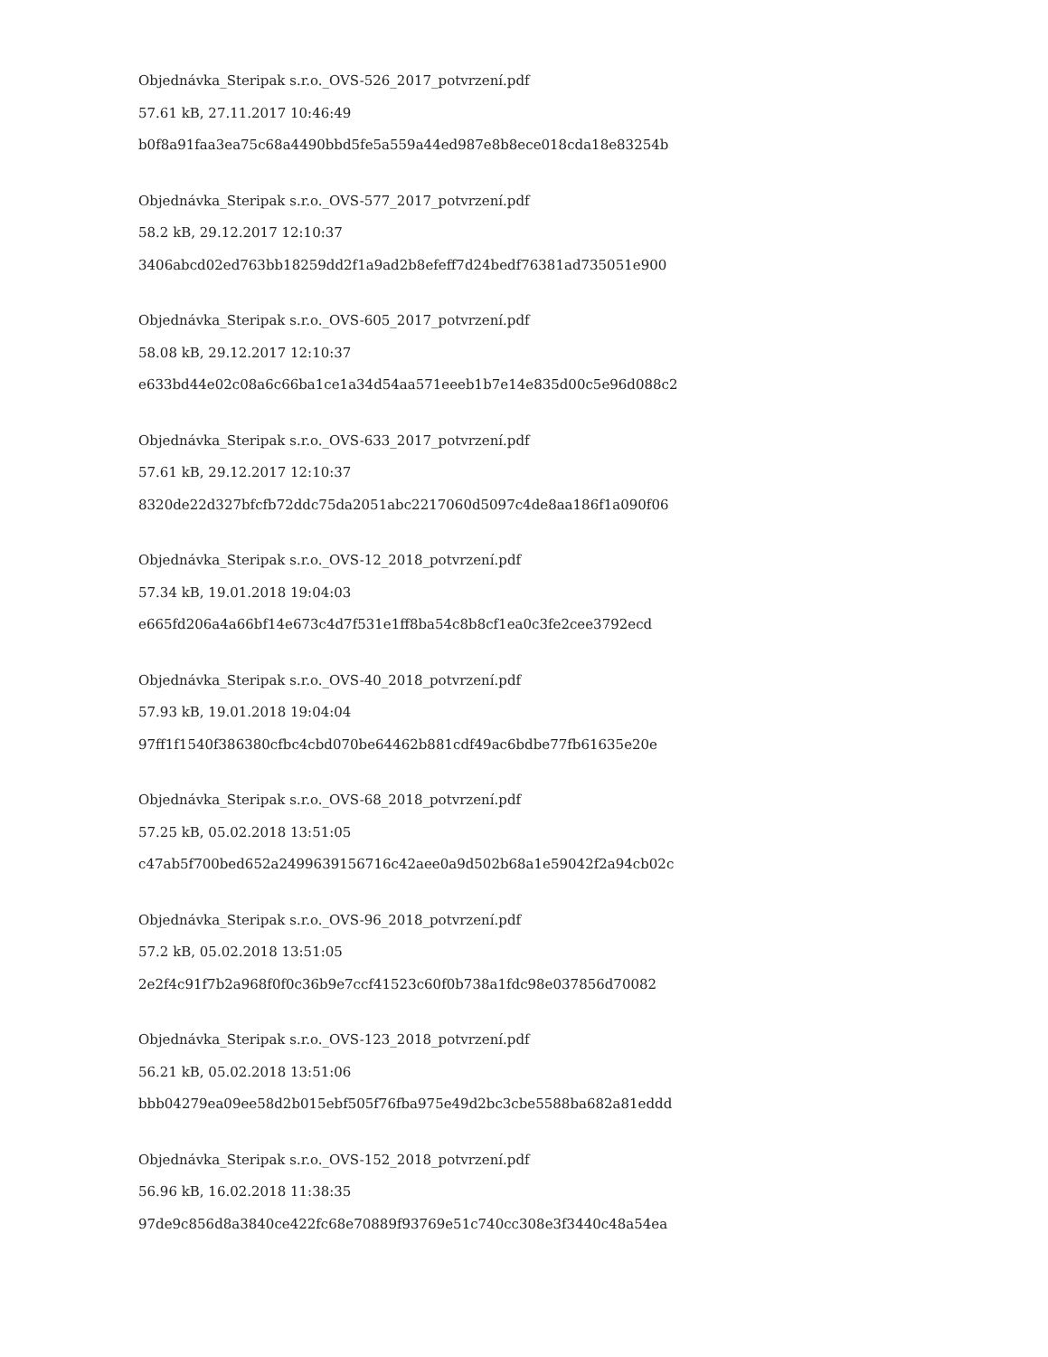Objednávka_Steripak s.r.o._OVS-526_2017_potvrzení.pdf
57.61 kB, 27.11.2017 10:46:49
b0f8a91faa3ea75c68a4490bbd5fe5a559a44ed987e8b8ece018cda18e83254b
Objednávka_Steripak s.r.o._OVS-577_2017_potvrzení.pdf
58.2 kB, 29.12.2017 12:10:37
3406abcd02ed763bb18259dd2f1a9ad2b8efeff7d24bedf76381ad735051e900
Objednávka_Steripak s.r.o._OVS-605_2017_potvrzení.pdf
58.08 kB, 29.12.2017 12:10:37
e633bd44e02c08a6c66ba1ce1a34d54aa571eeeb1b7e14e835d00c5e96d088c2
Objednávka_Steripak s.r.o._OVS-633_2017_potvrzení.pdf
57.61 kB, 29.12.2017 12:10:37
8320de22d327bfcfb72ddc75da2051abc2217060d5097c4de8aa186f1a090f06
Objednávka_Steripak s.r.o._OVS-12_2018_potvrzení.pdf
57.34 kB, 19.01.2018 19:04:03
e665fd206a4a66bf14e673c4d7f531e1ff8ba54c8b8cf1ea0c3fe2cee3792ecd
Objednávka_Steripak s.r.o._OVS-40_2018_potvrzení.pdf
57.93 kB, 19.01.2018 19:04:04
97ff1f1540f386380cfbc4cbd070be64462b881cdf49ac6bdbe77fb61635e20e
Objednávka_Steripak s.r.o._OVS-68_2018_potvrzení.pdf
57.25 kB, 05.02.2018 13:51:05
c47ab5f700bed652a2499639156716c42aee0a9d502b68a1e59042f2a94cb02c
Objednávka_Steripak s.r.o._OVS-96_2018_potvrzení.pdf
57.2 kB, 05.02.2018 13:51:05
2e2f4c91f7b2a968f0f0c36b9e7ccf41523c60f0b738a1fdc98e037856d70082
Objednávka_Steripak s.r.o._OVS-123_2018_potvrzení.pdf
56.21 kB, 05.02.2018 13:51:06
bbb04279ea09ee58d2b015ebf505f76fba975e49d2bc3cbe5588ba682a81eddd
Objednávka_Steripak s.r.o._OVS-152_2018_potvrzení.pdf
56.96 kB, 16.02.2018 11:38:35
97de9c856d8a3840ce422fc68e70889f93769e51c740cc308e3f3440c48a54ea